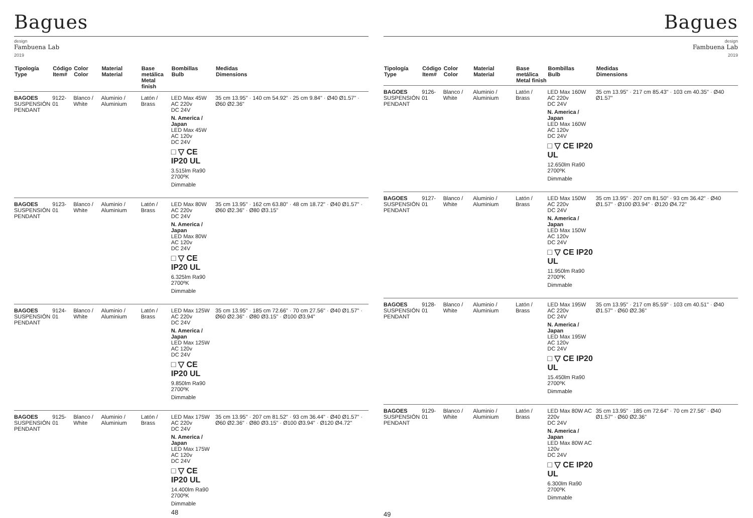Bagues
design
Fambuena Lab
2019
| Tipología Type | Código Item# | Color Color | Material Material | Base metálica Metal finish | Bombillas Bulb | Medidas Dimensions |
| --- | --- | --- | --- | --- | --- | --- |
| BAGOES SUSPENSIÓN PENDANT | 9122-01 | Blanco / White | Aluminio / Aluminium | Latón / Brass | LED Max 45W AC 220v DC 24V N. America / Japan LED Max 45W AC 120v DC 24V □ ▽ CE IP20 UL 3.515lm Ra90 2700ºK Dimmable | 35 cm 13.95" · 140 cm 54.92" · 25 cm 9.84" · Ø40 Ø1.57" · Ø60 Ø2.36" |
| BAGOES SUSPENSIÓN PENDANT | 9123-01 | Blanco / White | Aluminio / Aluminium | Latón / Brass | LED Max 80W AC 220v DC 24V N. America / Japan LED Max 80W AC 120v DC 24V □ ▽ CE IP20 UL 6.325lm Ra90 2700ºK Dimmable | 35 cm 13.95" · 162 cm 63.80" · 48 cm 18.72" · Ø40 Ø1.57" · Ø60 Ø2.36" · Ø80 Ø3.15" |
| BAGOES SUSPENSIÓN PENDANT | 9124-01 | Blanco / White | Aluminio / Aluminium | Latón / Brass | LED Max 125W AC 220v DC 24V N. America / Japan LED Max 125W AC 120v DC 24V □ ▽ CE IP20 UL 9.850lm Ra90 2700ºK Dimmable | 35 cm 13.95" · 185 cm 72.66" · 70 cm 27.56" · Ø40 Ø1.57" · Ø60 Ø2.36" · Ø80 Ø3.15" · Ø100 Ø3.94" |
| BAGOES SUSPENSIÓN PENDANT | 9125-01 | Blanco / White | Aluminio / Aluminium | Latón / Brass | LED Max 175W AC 220v DC 24V N. America / Japan LED Max 175W AC 120v DC 24V □ ▽ CE IP20 UL 14.400lm Ra90 2700ºK Dimmable 48 | 35 cm 13.95" · 207 cm 81.52" · 93 cm 36.44" · Ø40 Ø1.57" · Ø60 Ø2.36" · Ø80 Ø3.15" · Ø100 Ø3.94" · Ø120 Ø4.72" |
Bagues
design
Fambuena Lab
2019
| Tipología Type | Código Item# | Color Color | Material Material | Base metálica Metal finish | Bombillas Bulb | Medidas Dimensions |
| --- | --- | --- | --- | --- | --- | --- |
| BAGOES SUSPENSIÓN PENDANT | 9126-01 | Blanco / White | Aluminio / Aluminium | Latón / Brass | LED Max 160W AC 220v DC 24V N. America / Japan LED Max 160W AC 120v DC 24V □ ▽ CE IP20 UL 12.650lm Ra90 2700ºK Dimmable | 35 cm 13.95" · 217 cm 85.43" · 103 cm 40.35" · Ø40 Ø1.57" |
| BAGOES SUSPENSIÓN PENDANT | 9127-01 | Blanco / White | Aluminio / Aluminium | Latón / Brass | LED Max 150W AC 220v DC 24V N. America / Japan LED Max 150W AC 120v DC 24V □ ▽ CE IP20 UL 11.950lm Ra90 2700ºK Dimmable | 35 cm 13.95" · 207 cm 81.50" · 93 cm 36.42" · Ø40 Ø1.57" · Ø100 Ø3.94" · Ø120 Ø4.72" |
| BAGOES SUSPENSIÓN PENDANT | 9128-01 | Blanco / White | Aluminio / Aluminium | Latón / Brass | LED Max 195W AC 220v DC 24V N. America / Japan LED Max 195W AC 120v DC 24V □ ▽ CE IP20 UL 15.450lm Ra90 2700ºK Dimmable | 35 cm 13.95" · 217 cm 85.59" · 103 cm 40.51" · Ø40 Ø1.57" · Ø60 Ø2.36" |
| BAGOES SUSPENSIÓN PENDANT | 9129-01 | Blanco / White | Aluminio / Aluminium | Latón / Brass | LED Max 80W AC 220v DC 24V N. America / Japan LED Max 80W AC 120v DC 24V □ ▽ CE IP20 UL 6.300lm Ra90 2700ºK Dimmable | 35 cm 13.95" · 185 cm 72.64" · 70 cm 27.56" · Ø40 Ø1.57" · Ø60 Ø2.36" |
49